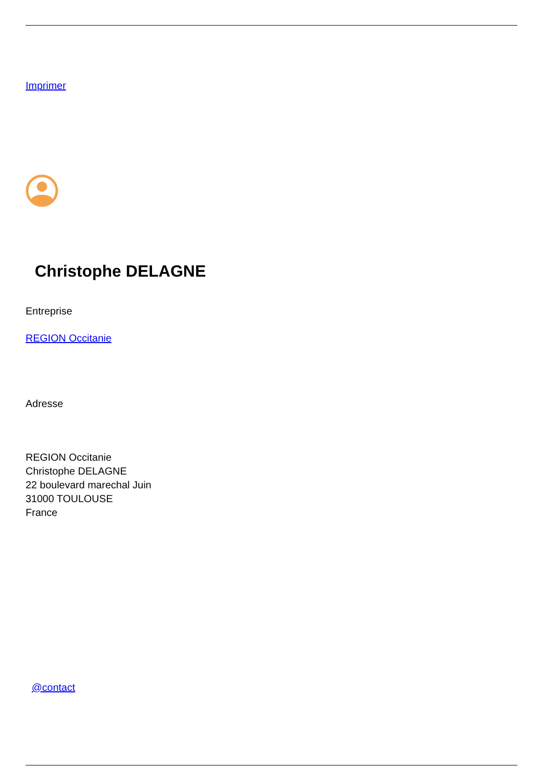Imprimer
Christophe DELAGNE
Entreprise
REGION Occitanie
Adresse
REGION Occitanie
Christophe DELAGNE
22 boulevard marechal Juin
31000 TOULOUSE
France
@contact